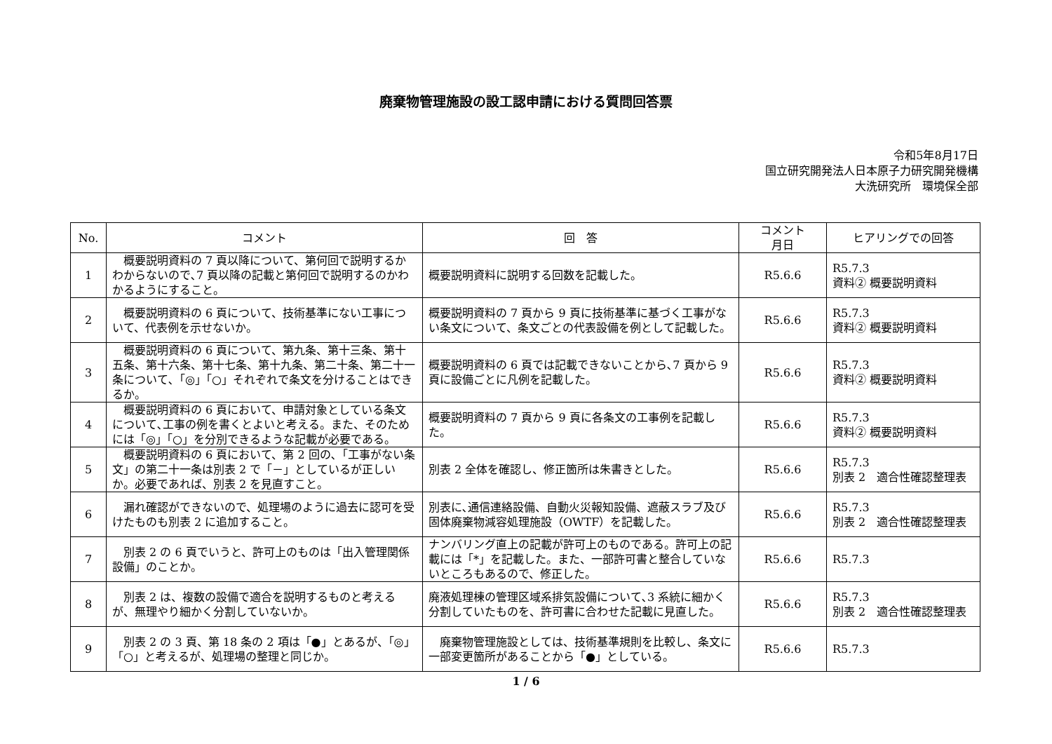廃棄物管理施設の設工認申請における質問回答票
令和5年8月17日
国立研究開発法人日本原子力研究開発機構
大洗研究所　環境保全部
| No. | コメント | 回 答 | コメント 月日 | ヒアリングでの回答 |
| --- | --- | --- | --- | --- |
| 1 | 概要説明資料の 7 頁以降について、第何回で説明するかわからないので､7 頁以降の記載と第何回で説明するのかわかるようにすること。 | 概要説明資料に説明する回数を記載した。 | R5.6.6 | R5.7.3 資料② 概要説明資料 |
| 2 | 概要説明資料の 6 頁について、技術基準にない工事について、代表例を示せないか。 | 概要説明資料の 7 頁から 9 頁に技術基準に基づく工事がない条文について、条文ごとの代表設備を例として記載した。 | R5.6.6 | R5.7.3 資料② 概要説明資料 |
| 3 | 概要説明資料の 6 頁について、第九条、第十三条、第十五条、第十六条、第十七条、第十九条、第二十条、第二十一条について､「◎」「○」それぞれで条文を分けることはできるか。 | 概要説明資料の 6 頁では記載できないことから､7 頁から 9 頁に設備ごとに凡例を記載した。 | R5.6.6 | R5.7.3 資料② 概要説明資料 |
| 4 | 概要説明資料の 6 頁において、申請対象としている条文について､工事の例を書くとよいと考える。また、そのためには「◎」「○」を分別できるような記載が必要である。 | 概要説明資料の 7 頁から 9 頁に各条文の工事例を記載した。 | R5.6.6 | R5.7.3 資料② 概要説明資料 |
| 5 | 概要説明資料の 6 頁において、第 2 回の､「工事がない条文」の第二十一条は別表 2 で「－」としているが正しいか。必要であれば、別表 2 を見直すこと。 | 別表 2 全体を確認し、修正箇所は朱書きとした。 | R5.6.6 | R5.7.3 別表 2 適合性確認整理表 |
| 6 | 漏れ確認ができないので、処理場のように過去に認可を受けたものも別表 2 に追加すること。 | 別表に､通信連絡設備、自動火災報知設備、遮蔽スラブ及び固体廃棄物減容処理施設（OWTF）を記載した。 | R5.6.6 | R5.7.3 別表 2 適合性確認整理表 |
| 7 | 別表 2 の 6 頁でいうと、許可上のものは「出入管理関係設備」のことか。 | ナンバリング直上の記載が許可上のものである。許可上の記載には「*」を記載した。また、一部許可書と整合していないところもあるので、修正した。 | R5.6.6 | R5.7.3 |
| 8 | 別表 2 は、複数の設備で適合を説明するものと考えるが、無理やり細かく分割していないか。 | 廃液処理棟の管理区域系排気設備について､3 系統に細かく分割していたものを、許可書に合わせた記載に見直した。 | R5.6.6 | R5.7.3 別表 2 適合性確認整理表 |
| 9 | 別表 2 の 3 頁、第 18 条の 2 項は「●」とあるが、「◎」「○」と考えるが、処理場の整理と同じか。 | 廃棄物管理施設としては、技術基準規則を比較し、条文に一部変更箇所があることから「●」としている。 | R5.6.6 | R5.7.3 |
1 / 6